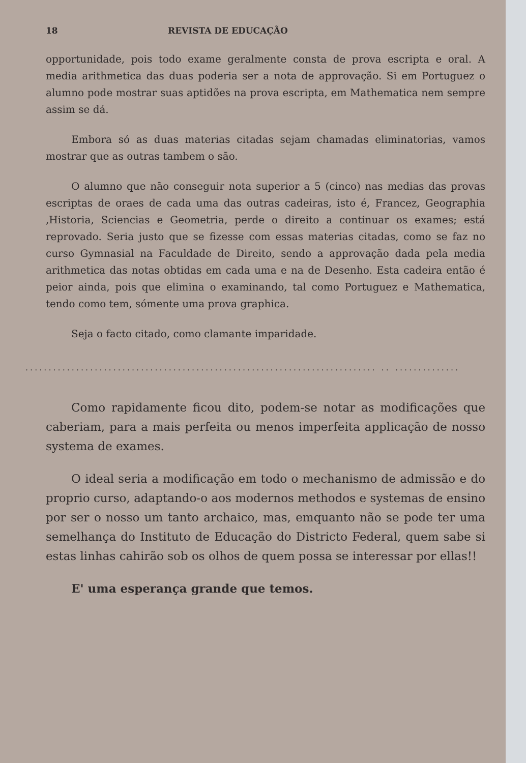18 REVISTA DE EDUCAÇÃO
opportunidade, pois todo exame geralmente consta de prova escripta e oral. A media arithmetica das duas poderia ser a nota de approvação. Si em Portuguez o alumno pode mostrar suas aptidões na prova escripta, em Mathematica nem sempre assim se dá.
Embora só as duas materias citadas sejam chamadas eliminatorias, vamos mostrar que as outras tambem o são.
O alumno que não conseguir nota superior a 5 (cinco) nas medias das provas escriptas de oraes de cada uma das outras cadeiras, isto é, Francez, Geographia ,Historia, Sciencias e Geometria, perde o direito a continuar os exames; está reprovado. Seria justo que se fizesse com essas materias citadas, como se faz no curso Gymnasial na Faculdade de Direito, sendo a approvação dada pela media arithmetica das notas obtidas em cada uma e na de Desenho. Esta cadeira então é peior ainda, pois que elimina o examinando, tal como Portuguez e Mathematica, tendo como tem, sómente uma prova graphica.
Seja o facto citado, como clamante imparidade.
............................................................................ .. ..............
Como rapidamente ficou dito, podem-se notar as modificações que caberiam, para a mais perfeita ou menos imperfeita applicação de nosso systema de exames.
O ideal seria a modificação em todo o mechanismo de admissão e do proprio curso, adaptando-o aos modernos methodos e systemas de ensino por ser o nosso um tanto archaico, mas, emquanto não se pode ter uma semelhança do Instituto de Educação do Districto Federal, quem sabe si estas linhas cahirão sob os olhos de quem possa se interessar por ellas!!
E' uma esperança grande que temos.